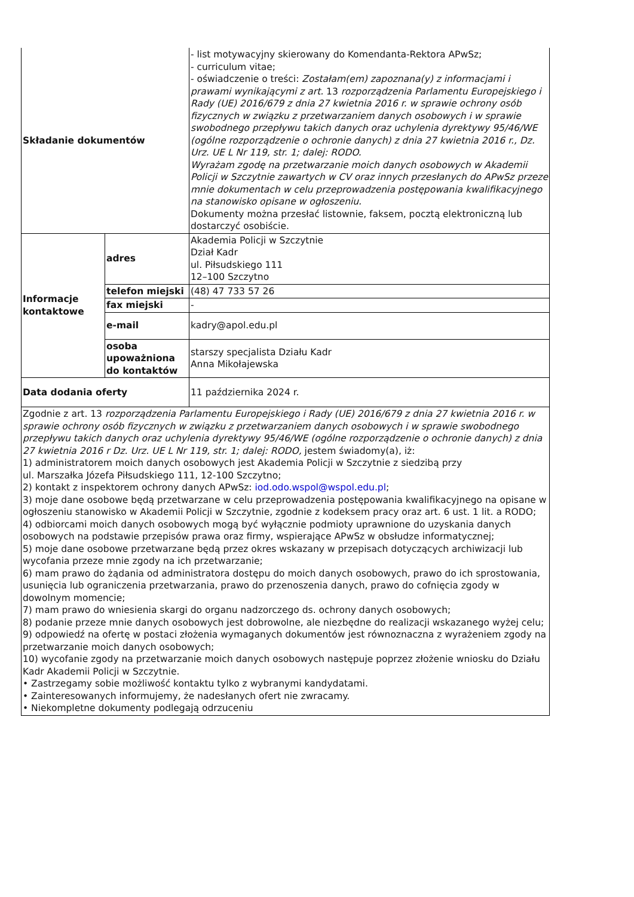| Składanie dokumentów | | - list motywacyjny skierowany do Komendanta-Rektora APwSz; - curriculum vitae; - oświadczenie o treści: Zostałam(em) zapoznana(y) z informacjami i prawami wynikającymi z art. 13 rozporządzenia Parlamentu Europejskiego i Rady (UE) 2016/679 z dnia 27 kwietnia 2016 r. w sprawie ochrony osób fizycznych w związku z przetwarzaniem danych osobowych i w sprawie swobodnego przepływu takich danych oraz uchylenia dyrektywy 95/46/WE (ogólne rozporządzenie o ochronie danych) z dnia 27 kwietnia 2016 r., Dz. Urz. UE L Nr 119, str. 1; dalej: RODO. Wyrażam zgodę na przetwarzanie moich danych osobowych w Akademii Policji w Szczytnie zawartych w CV oraz innych przesłanych do APwSz przeze mnie dokumentach w celu przeprowadzenia postępowania kwalifikacyjnego na stanowisko opisane w ogłoszeniu. Dokumenty można przesłać listownie, faksem, pocztą elektroniczną lub dostarczyć osobiście. |
| Informacje kontaktowe | adres | Akademia Policji w Szczytnie Dział Kadr ul. Piłsudskiego 111 12–100 Szczytno |
| | telefon miejski | (48) 47 733 57 26 |
| | fax miejski | - |
| | e-mail | kadry@apol.edu.pl |
| | osoba upoważniona do kontaktów | starszy specjalista Działu Kadr Anna Mikołajewska |
| Data dodania oferty | | 11 października 2024 r. |
| Zgodnie z art. 13 rozporządzenia Parlamentu Europejskiego i Rady (UE) 2016/679 z dnia 27 kwietnia 2016 r. w sprawie ochrony osób fizycznych w związku z przetwarzaniem danych osobowych i w sprawie swobodnego przepływu takich danych oraz uchylenia dyrektywy 95/46/WE (ogólne rozporządzenie o ochronie danych) z dnia 27 kwietnia 2016 r Dz. Urz. UE L Nr 119, str. 1; dalej: RODO, jestem świadomy(a), iż: 1) administratorem moich danych osobowych jest Akademia Policji w Szczytnie z siedzibą przy ul. Marszałka Józefa Piłsudskiego 111, 12-100 Szczytno; 2) kontakt z inspektorem ochrony danych APwSz: iod.odo.wspol@wspol.edu.pl ; 3) moje dane osobowe będą przetwarzane w celu przeprowadzenia postępowania kwalifikacyjnego na opisane w ogłoszeniu stanowisko w Akademii Policji w Szczytnie, zgodnie z kodeksem pracy oraz art. 6 ust. 1 lit. a RODO; 4) odbiorcami moich danych osobowych mogą być wyłącznie podmioty uprawnione do uzyskania danych osobowych na podstawie przepisów prawa oraz firmy, wspierające APwSz w obsłudze informatycznej; 5) moje dane osobowe przetwarzane będą przez okres wskazany w przepisach dotyczących archiwizacji lub wycofania przeze mnie zgody na ich przetwarzanie; 6) mam prawo do żądania od administratora dostępu do moich danych osobowych, prawo do ich sprostowania, usunięcia lub ograniczenia przetwarzania, prawo do przenoszenia danych, prawo do cofnięcia zgody w dowolnym momencie; 7) mam prawo do wniesienia skargi do organu nadzorczego ds. ochrony danych osobowych; 8) podanie przeze mnie danych osobowych jest dobrowolne, ale niezbędne do realizacji wskazanego wyżej celu; 9) odpowiedź na ofertę w postaci złożenia wymaganych dokumentów jest równoznaczna z wyrażeniem zgody na przetwarzanie moich danych osobowych; 10) wycofanie zgody na przetwarzanie moich danych osobowych następuje poprzez złożenie wniosku do Działu Kadr Akademii Policji w Szczytnie. • Zastrzegamy sobie możliwość kontaktu tylko z wybranymi kandydatami. • Zainteresowanych informujemy, że nadesłanych ofert nie zwracamy. • Niekompletne dokumenty podlegają odrzuceniu | | |